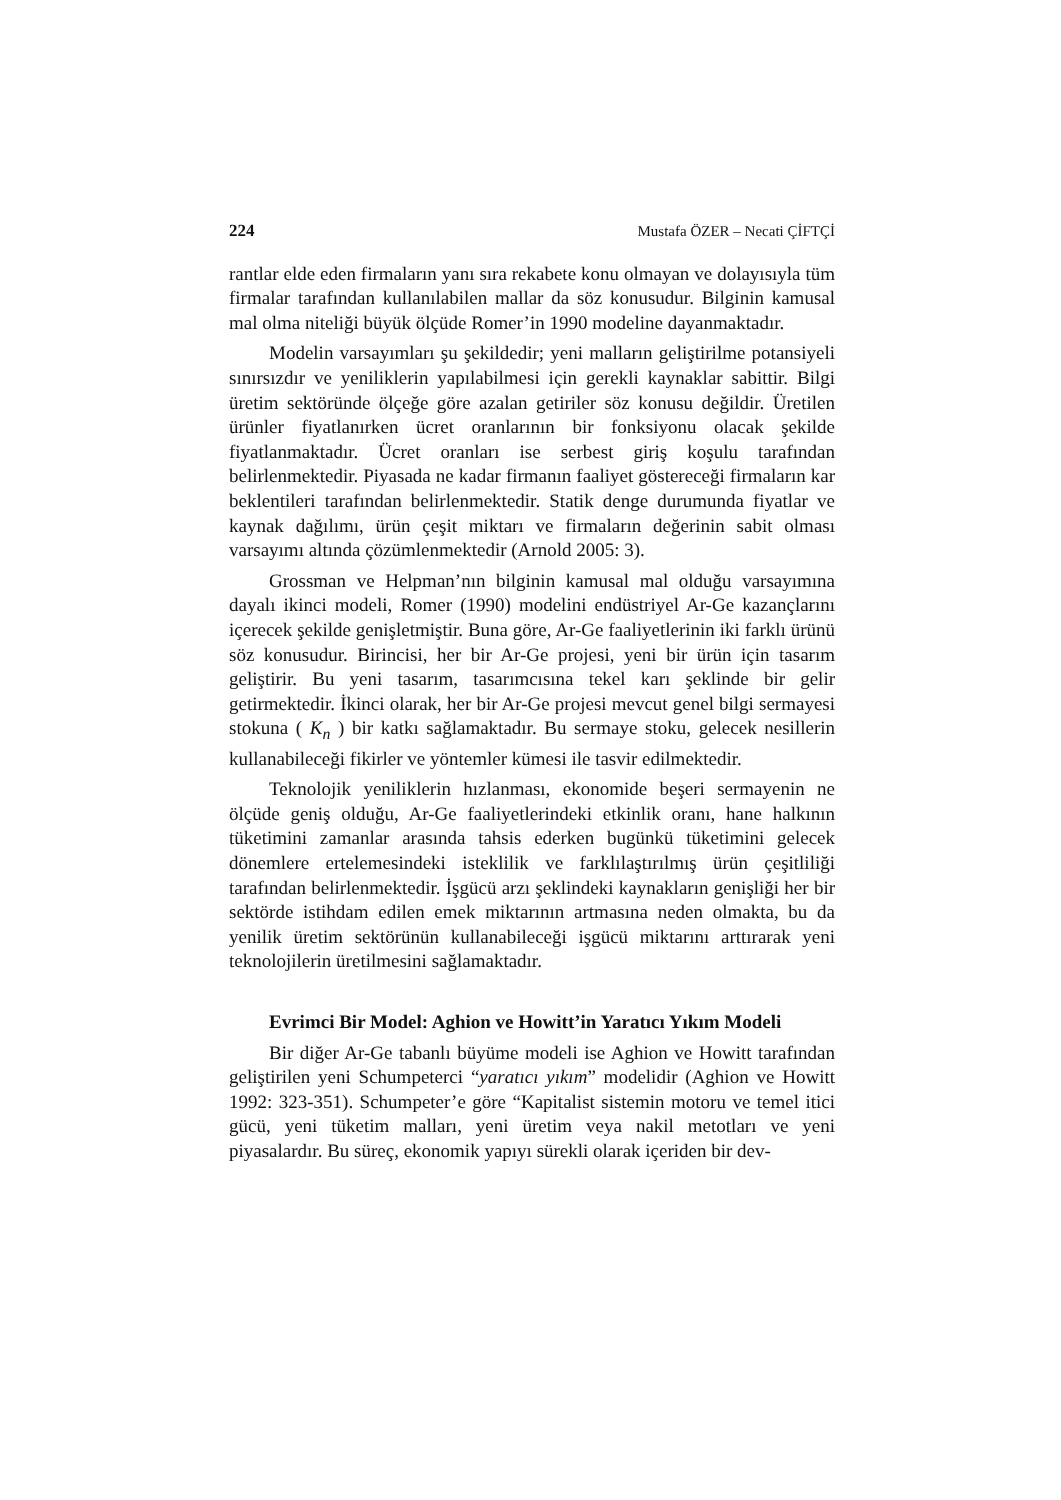224 Mustafa ÖZER – Necati ÇİFTÇİ
rantlar elde eden firmaların yanı sıra rekabete konu olmayan ve dolayısıyla tüm firmalar tarafından kullanılabilen mallar da söz konusudur. Bilginin kamusal mal olma niteliği büyük ölçüde Romer’in 1990 modeline dayanmaktadır.
Modelin varsayımları şu şekildedir; yeni malların geliştirilme potansiyeli sınırsızdır ve yeniliklerin yapılabilmesi için gerekli kaynaklar sabittir. Bilgi üretim sektöründe ölçeğe göre azalan getiriler söz konusu değildir. Üretilen ürünler fiyatlanırken ücret oranlarının bir fonksiyonu olacak şekilde fiyatlanmaktadır. Ücret oranları ise serbest giriş koşulu tarafından belirlenmektedir. Piyasada ne kadar firmanın faaliyet göstereceği firmaların kar beklentileri tarafından belirlenmektedir. Statik denge durumunda fiyatlar ve kaynak dağılımı, ürün çeşit miktarı ve firmaların değerinin sabit olması varsayımı altında çözümlenmektedir (Arnold 2005: 3).
Grossman ve Helpman’nın bilginin kamusal mal olduğu varsayımına dayalı ikinci modeli, Romer (1990) modelini endüstriyel Ar-Ge kazançlarını içerecek şekilde genişletmiştir. Buna göre, Ar-Ge faaliyetlerinin iki farklı ürünü söz konusudur. Birincisi, her bir Ar-Ge projesi, yeni bir ürün için tasarım geliştirir. Bu yeni tasarım, tasarımcısına tekel karı şeklinde bir gelir getirmektedir. İkinci olarak, her bir Ar-Ge projesi mevcut genel bilgi sermayesi stokuna ( K<sub>n</sub> ) bir katkı sağlamaktadır. Bu sermaye stoku, gelecek nesillerin kullanabileceği fikirler ve yöntemler kümesi ile tasvir edilmektedir.
Teknolojik yeniliklerin hızlanması, ekonomide beşeri sermayenin ne ölçüde geniş olduğu, Ar-Ge faaliyetlerindeki etkinlik oranı, hane halkının tüketimini zamanlar arasında tahsis ederken bugünkü tüketimini gelecek dönemlere ertelemesindeki isteklilik ve farklılaştırılmış ürün çeşitliliği tarafından belirlenmektedir. İşgücü arzı şeklindeki kaynakların genişliği her bir sektörde istihdam edilen emek miktarının artmasına neden olmakta, bu da yenilik üretim sektörünün kullanabileceği işgücü miktarını arttırarak yeni teknolojilerin üretilmesini sağlamaktadır.
Evrimci Bir Model: Aghion ve Howitt’in Yaratıcı Yıkım Modeli
Bir diğer Ar-Ge tabanlı büyüme modeli ise Aghion ve Howitt tarafından geliştirilen yeni Schumpeterci “yaratıcı yıkım” modelidir (Aghion ve Howitt 1992: 323-351). Schumpeter’e göre “Kapitalist sistemin motoru ve temel itici gücü, yeni tüketim malları, yeni üretim veya nakil metotları ve yeni piyasalardır. Bu süreç, ekonomik yapıyı sürekli olarak içeriden bir dev-